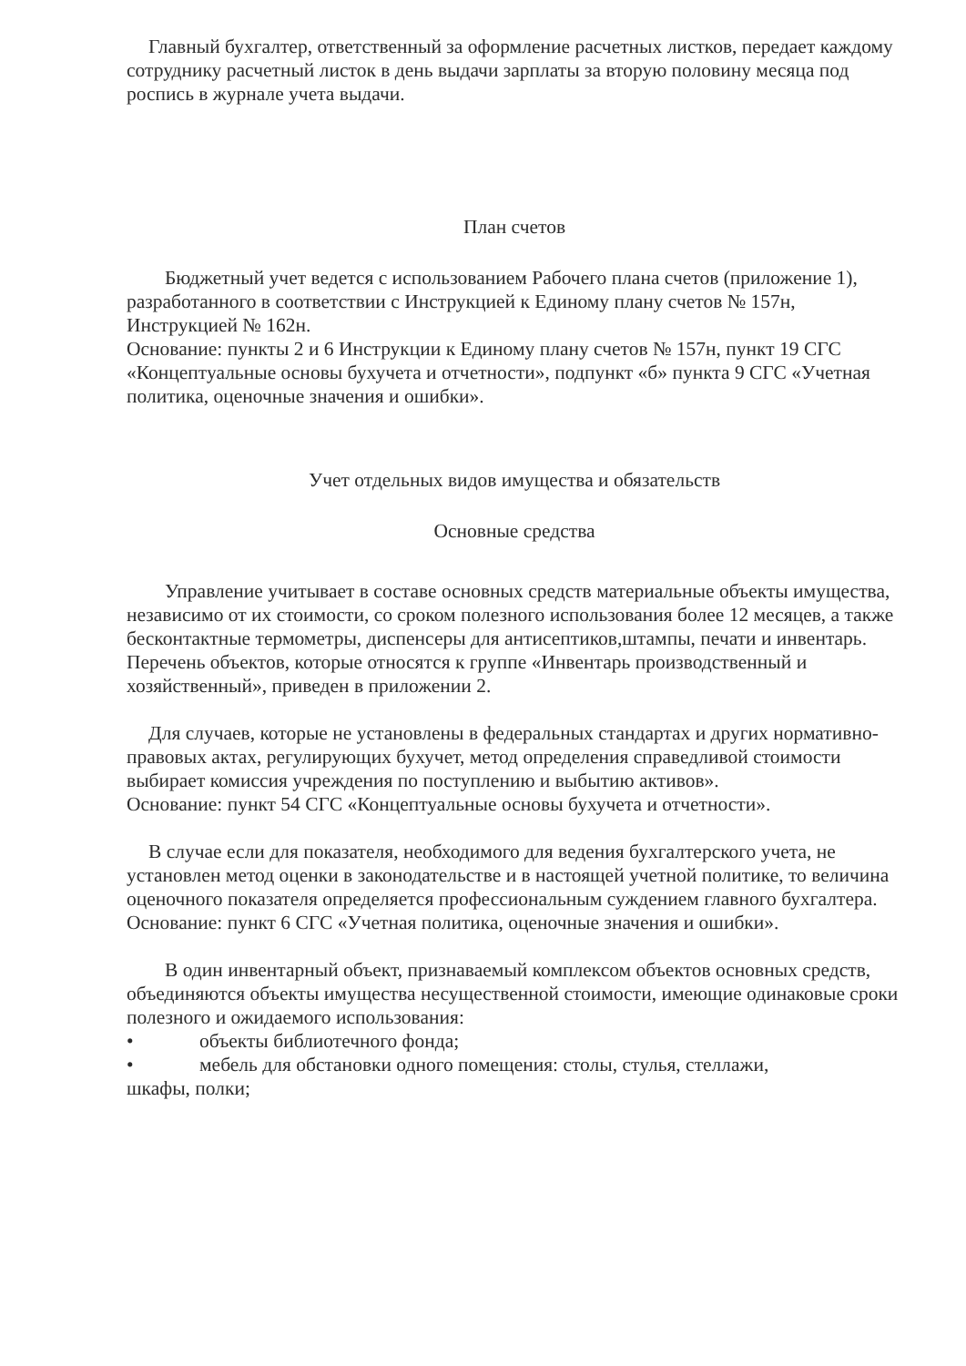Главный бухгалтер, ответственный за оформление расчетных листков, передает каждому сотруднику расчетный листок в день выдачи зарплаты за вторую половину месяца под роспись в журнале учета выдачи.
План счетов
Бюджетный учет ведется с использованием Рабочего плана счетов (приложение 1), разработанного в соответствии с Инструкцией к Единому плану счетов № 157н, Инструкцией № 162н.
Основание: пункты 2 и 6 Инструкции к Единому плану счетов № 157н, пункт 19 СГС «Концептуальные основы бухучета и отчетности», подпункт «б» пункта 9 СГС «Учетная политика, оценочные значения и ошибки».
Учет отдельных видов имущества и обязательств
Основные средства
Управление учитывает в составе основных средств материальные объекты имущества, независимо от их стоимости, со сроком полезного использования более 12 месяцев, а также бесконтактные термометры, диспенсеры для антисептиков,штампы, печати и инвентарь. Перечень объектов, которые относятся к группе «Инвентарь производственный и хозяйственный», приведен в приложении 2.
Для случаев, которые не установлены в федеральных стандартах и других нормативно-правовых актах, регулирующих бухучет, метод определения справедливой стоимости выбирает комиссия учреждения по поступлению и выбытию активов».
Основание: пункт 54 СГС «Концептуальные основы бухучета и отчетности».
В случае если для показателя, необходимого для ведения бухгалтерского учета, не установлен метод оценки в законодательстве и в настоящей учетной политике, то величина оценочного показателя определяется профессиональным суждением главного бухгалтера.
Основание: пункт 6 СГС «Учетная политика, оценочные значения и ошибки».
В один инвентарный объект, признаваемый комплексом объектов основных средств, объединяются объекты имущества несущественной стоимости, имеющие одинаковые сроки полезного и ожидаемого использования:
• объекты библиотечного фонда;
• мебель для обстановки одного помещения: столы, стулья, стеллажи,
шкафы, полки;